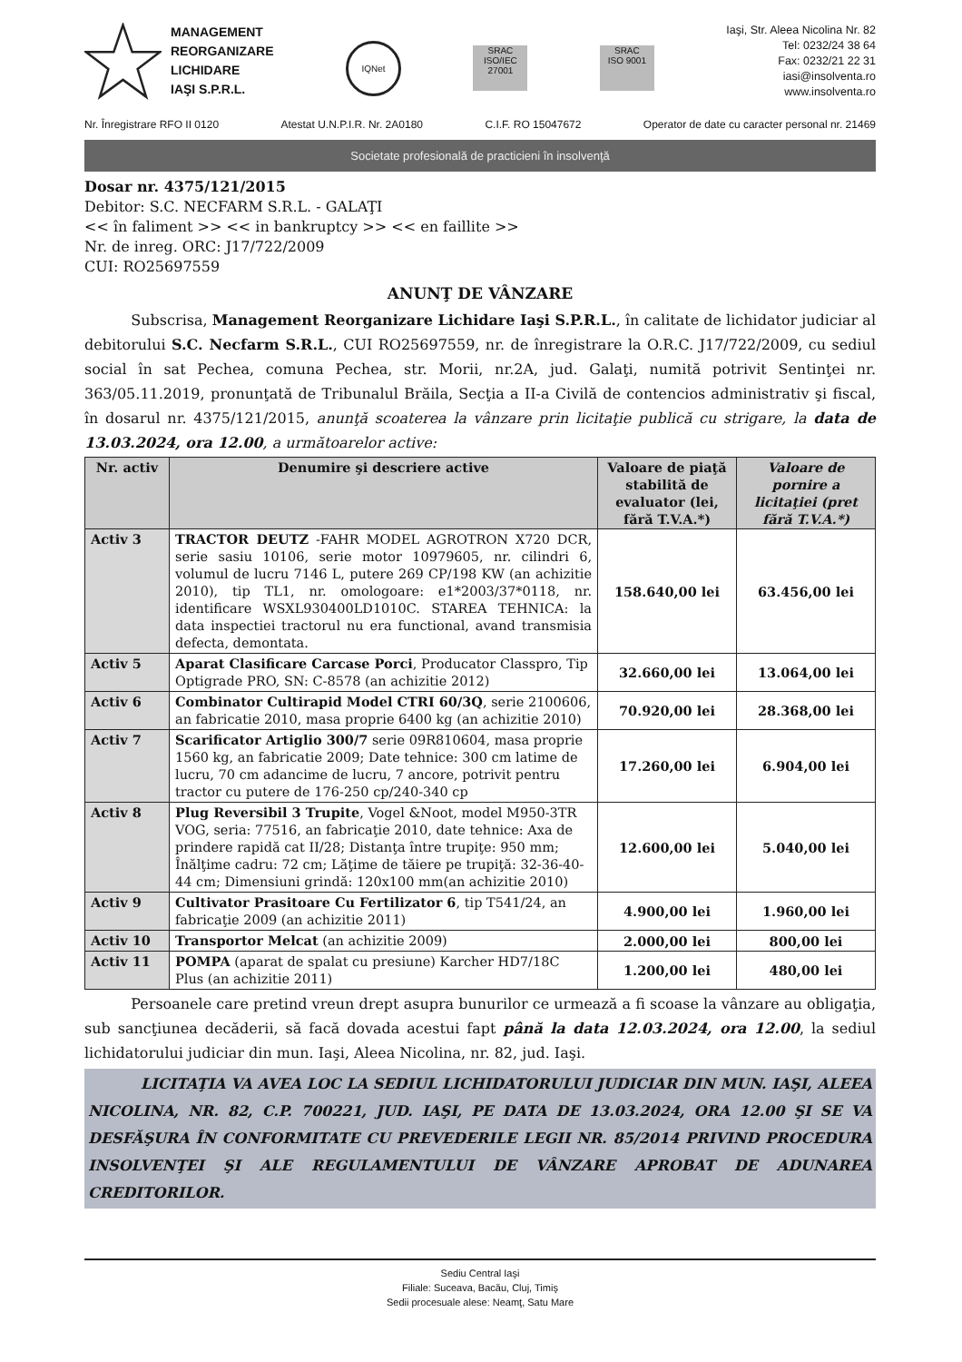MANAGEMENT
REORGANIZARE
LICHIDARE
IAŞI S.P.R.L.
IQNet
SRAC
ISO/IEC 27001
SRAC
ISO 9001
Iaşi, Str. Aleea Nicolina Nr. 82
Tel: 0232/24 38 64
Fax: 0232/21 22 31
iasi@insolventa.ro
www.insolventa.ro
Nr. Înregistrare RFO II 0120 Atestat U.N.P.I.R. Nr. 2A0180 C.I.F. RO 15047672 Operator de date cu caracter personal nr. 21469
Societate profesională de practicieni în insolvenţă
Dosar nr. 4375/121/2015
Debitor: S.C. NECFARM S.R.L. - GALAŢI
<< în faliment >> << in bankruptcy >> << en faillite >>
Nr. de inreg. ORC: J17/722/2009
CUI: RO25697559
ANUNŢ DE VÂNZARE
Subscrisa, Management Reorganizare Lichidare Iaşi S.P.R.L., în calitate de lichidator judiciar al debitorului S.C. Necfarm S.R.L., CUI RO25697559, nr. de înregistrare la O.R.C. J17/722/2009, cu sediul social în sat Pechea, comuna Pechea, str. Morii, nr.2A, jud. Galaţi, numită potrivit Sentinţei nr. 363/05.11.2019, pronunţată de Tribunalul Brăila, Secţia a II-a Civilă de contencios administrativ şi fiscal, în dosarul nr. 4375/121/2015, anunţă scoaterea la vânzare prin licitaţie publică cu strigare, la data de 13.03.2024, ora 12.00, a următoarelor active:
| Nr. activ | Denumire şi descriere active | Valoare de piaţă stabilită de evaluator (lei, fără T.V.A.*) | Valoare de pornire a licitaţiei (pret fără T.V.A.*) |
| --- | --- | --- | --- |
| Activ 3 | TRACTOR DEUTZ -FAHR MODEL AGROTRON X720 DCR, serie sasiu 10106, serie motor 10979605, nr. cilindri 6, volumul de lucru 7146 L, putere 269 CP/198 KW (an achizitie 2010), tip TL1, nr. omologoare: e1*2003/37*0118, nr. identificare WSXL930400LD1010C. STAREA TEHNICA: la data inspectiei tractorul nu era functional, avand transmisia defecta, demontata. | 158.640,00 lei | 63.456,00 lei |
| Activ 5 | Aparat Clasificare Carcase Porci , Producator Classpro, Tip Optigrade PRO, SN: C-8578 (an achizitie 2012) | 32.660,00 lei | 13.064,00 lei |
| Activ 6 | Combinator Cultirapid Model CTRI 60/3Q , serie 2100606, an fabricatie 2010, masa proprie 6400 kg (an achizitie 2010) | 70.920,00 lei | 28.368,00 lei |
| Activ 7 | Scarificator Artiglio 300/7 serie 09R810604, masa proprie 1560 kg, an fabricatie 2009; Date tehnice: 300 cm latime de lucru, 70 cm adancime de lucru, 7 ancore, potrivit pentru tractor cu putere de 176-250 cp/240-340 cp | 17.260,00 lei | 6.904,00 lei |
| Activ 8 | Plug Reversibil 3 Trupite , Vogel &Noot, model M950-3TR VOG, seria: 77516, an fabricaţie 2010, date tehnice: Axa de prindere rapidă cat II/28; Distanţa între trupiţe: 950 mm; Înălţime cadru: 72 cm; Lăţime de tăiere pe trupiţă: 32-36-40-44 cm; Dimensiuni grindă: 120x100 mm(an achizitie 2010) | 12.600,00 lei | 5.040,00 lei |
| Activ 9 | Cultivator Prasitoare Cu Fertilizator 6 , tip T541/24, an fabricaţie 2009 (an achizitie 2011) | 4.900,00 lei | 1.960,00 lei |
| Activ 10 | Transportor Melcat (an achizitie 2009) | 2.000,00 lei | 800,00 lei |
| Activ 11 | POMPA (aparat de spalat cu presiune) Karcher HD7/18C Plus (an achizitie 2011) | 1.200,00 lei | 480,00 lei |
Persoanele care pretind vreun drept asupra bunurilor ce urmează a fi scoase la vânzare au obligaţia, sub sancţiunea decăderii, să facă dovada acestui fapt până la data 12.03.2024, ora 12.00, la sediul lichidatorului judiciar din mun. Iaşi, Aleea Nicolina, nr. 82, jud. Iaşi.
LICITAŢIA VA AVEA LOC LA SEDIUL LICHIDATORULUI JUDICIAR DIN MUN. IAŞI, ALEEA NICOLINA, NR. 82, C.P. 700221, JUD. IAŞI, PE DATA DE 13.03.2024, ORA 12.00 ŞI SE VA DESFĂŞURA ÎN CONFORMITATE CU PREVEDERILE LEGII NR. 85/2014 PRIVIND PROCEDURA INSOLVENŢEI ŞI ALE REGULAMENTULUI DE VÂNZARE APROBAT DE ADUNAREA CREDITORILOR.
Sediu Central Iaşi
Filiale: Suceava, Bacău, Cluj, Timiş
Sedii procesuale alese: Neamţ, Satu Mare